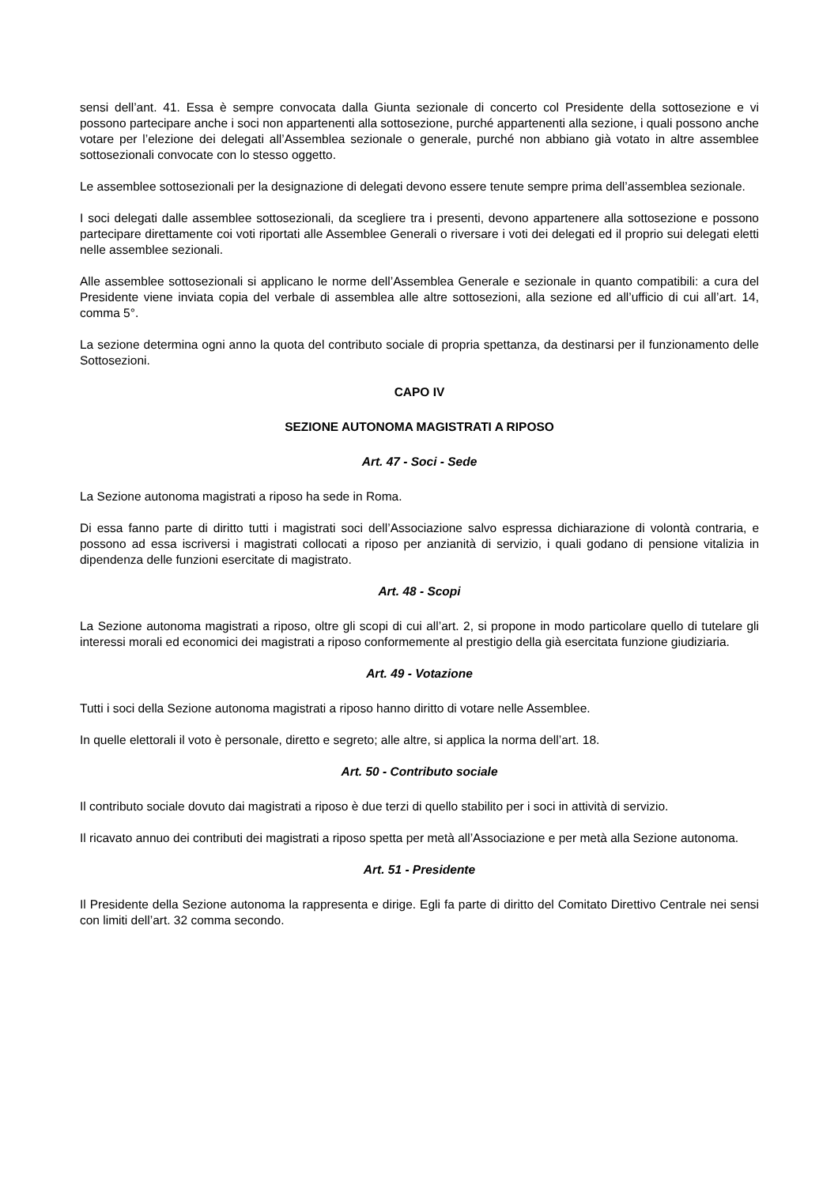sensi dell’ant. 41. Essa è sempre convocata dalla Giunta sezionale di concerto col Presidente della sottosezione e vi possono partecipare anche i soci non appartenenti alla sottosezione, purché appartenenti alla sezione, i quali possono anche votare per l’elezione dei delegati all’Assemblea sezionale o generale, purché non abbiano già votato in altre assemblee sottosezionali convocate con lo stesso oggetto.
Le assemblee sottosezionali per la designazione di delegati devono essere tenute sempre prima dell’assemblea sezionale.
I soci delegati dalle assemblee sottosezionali, da scegliere tra i presenti, devono appartenere alla sottosezione e possono partecipare direttamente coi voti riportati alle Assemblee Generali o riversare i voti dei delegati ed il proprio sui delegati eletti nelle assemblee sezionali.
Alle assemblee sottosezionali si applicano le norme dell’Assemblea Generale e sezionale in quanto compatibili: a cura del Presidente viene inviata copia del verbale di assemblea alle altre sottosezioni, alla sezione ed all’ufficio di cui all’art. 14, comma 5°.
La sezione determina ogni anno la quota del contributo sociale di propria spettanza, da destinarsi per il funzionamento delle Sottosezioni.
CAPO IV
SEZIONE AUTONOMA MAGISTRATI A RIPOSO
Art. 47 - Soci - Sede
La Sezione autonoma magistrati a riposo ha sede in Roma.
Di essa fanno parte di diritto tutti i magistrati soci dell’Associazione salvo espressa dichiarazione di volontà contraria, e possono ad essa iscriversi i magistrati collocati a riposo per anzianità di servizio, i quali godano di pensione vitalizia in dipendenza delle funzioni esercitate di magistrato.
Art. 48 - Scopi
La Sezione autonoma magistrati a riposo, oltre gli scopi di cui all’art. 2, si propone in modo particolare quello di tutelare gli interessi morali ed economici dei magistrati a riposo conformemente al prestigio della già esercitata funzione giudiziaria.
Art. 49 - Votazione
Tutti i soci della Sezione autonoma magistrati a riposo hanno diritto di votare nelle Assemblee.
In quelle elettorali il voto è personale, diretto e segreto; alle altre, si applica la norma dell’art. 18.
Art. 50 - Contributo sociale
Il contributo sociale dovuto dai magistrati a riposo è due terzi di quello stabilito per i soci in attività di servizio.
Il ricavato annuo dei contributi dei magistrati a riposo spetta per metà all’Associazione e per metà alla Sezione autonoma.
Art. 51 - Presidente
Il Presidente della Sezione autonoma la rappresenta e dirige. Egli fa parte di diritto del Comitato Direttivo Centrale nei sensi con limiti dell’art. 32 comma secondo.